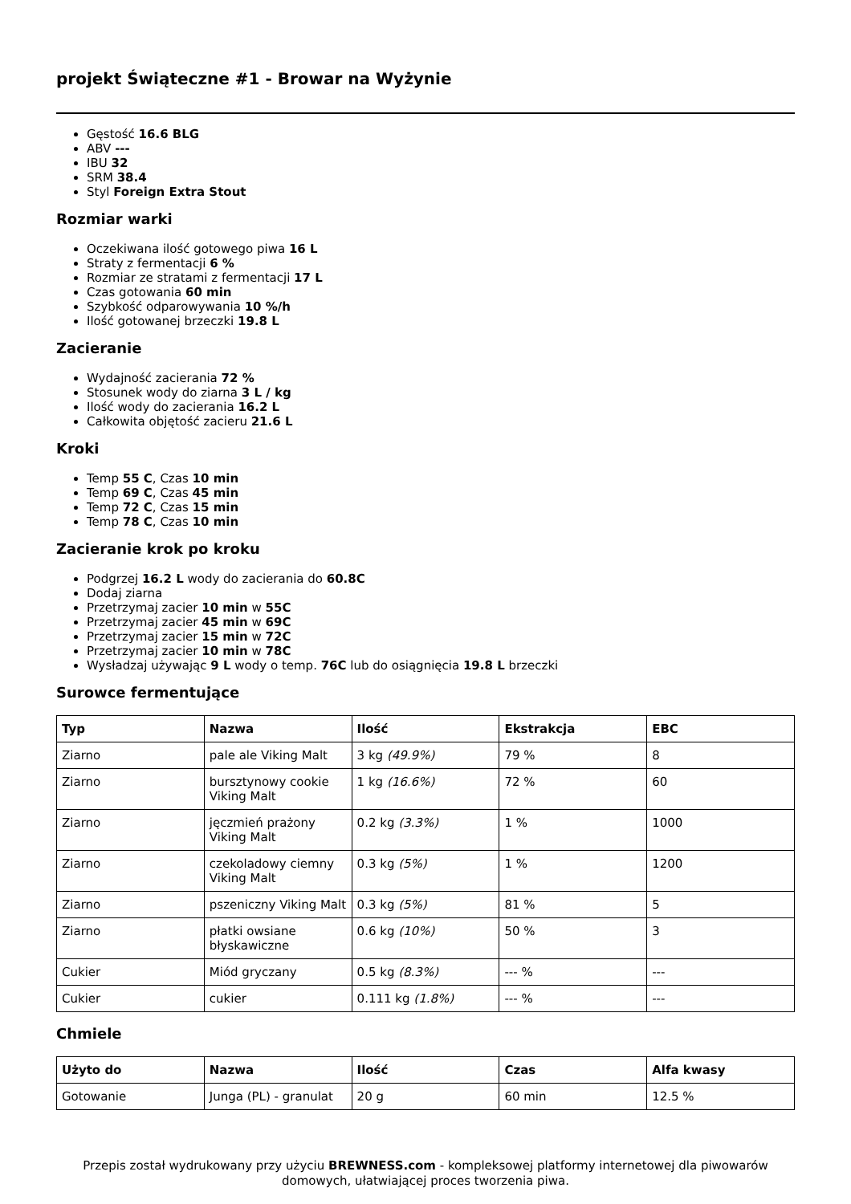projekt Świąteczne #1 - Browar na Wyżynie
Gęstość 16.6 BLG
ABV ---
IBU 32
SRM 38.4
Styl Foreign Extra Stout
Rozmiar warki
Oczekiwana ilość gotowego piwa 16 L
Straty z fermentacji 6 %
Rozmiar ze stratami z fermentacji 17 L
Czas gotowania 60 min
Szybkość odparowywania 10 %/h
Ilość gotowanej brzeczki 19.8 L
Zacieranie
Wydajność zacierania 72 %
Stosunek wody do ziarna 3 L / kg
Ilość wody do zacierania 16.2 L
Całkowita objętość zacieru 21.6 L
Kroki
Temp 55 C, Czas 10 min
Temp 69 C, Czas 45 min
Temp 72 C, Czas 15 min
Temp 78 C, Czas 10 min
Zacieranie krok po kroku
Podgrzej 16.2 L wody do zacierania do 60.8C
Dodaj ziarna
Przetrzymaj zacier 10 min w 55C
Przetrzymaj zacier 45 min w 69C
Przetrzymaj zacier 15 min w 72C
Przetrzymaj zacier 10 min w 78C
Wysładzaj używając 9 L wody o temp. 76C lub do osiągnięcia 19.8 L brzeczki
Surowce fermentujące
| Typ | Nazwa | Ilość | Ekstrakcja | EBC |
| --- | --- | --- | --- | --- |
| Ziarno | pale ale Viking Malt | 3 kg (49.9%) | 79 % | 8 |
| Ziarno | bursztynowy cookie Viking Malt | 1 kg (16.6%) | 72 % | 60 |
| Ziarno | jęczmień prażony Viking Malt | 0.2 kg (3.3%) | 1 % | 1000 |
| Ziarno | czekoladowy ciemny Viking Malt | 0.3 kg (5%) | 1 % | 1200 |
| Ziarno | pszeniczny Viking Malt | 0.3 kg (5%) | 81 % | 5 |
| Ziarno | płatki owsiane błyskawiczne | 0.6 kg (10%) | 50 % | 3 |
| Cukier | Miód gryczany | 0.5 kg (8.3%) | --- % | --- |
| Cukier | cukier | 0.111 kg (1.8%) | --- % | --- |
Chmiele
| Użyto do | Nazwa | Ilość | Czas | Alfa kwasy |
| --- | --- | --- | --- | --- |
| Gotowanie | Junga (PL) - granulat | 20 g | 60 min | 12.5 % |
Przepis został wydrukowany przy użyciu BREWNESS.com - kompleksowej platformy internetowej dla piwowarów domowych, ułatwiającej proces tworzenia piwa.